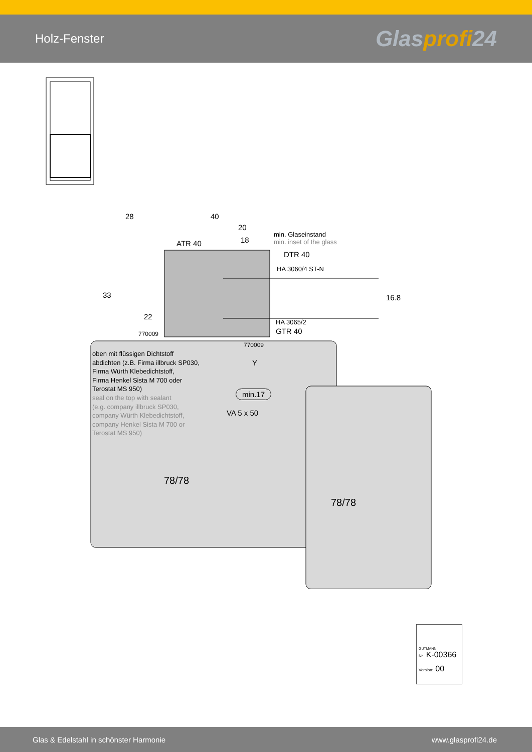Holz-Fenster
Glasprofi24
28 40
20
18
min. Glaseinstand
min. inset of the glass
ATR 40
DTR 40
HA 3060/4 ST-N
33 16.8
22
HA 3065/2
GTR 40
770009
770009
oben mit flüssigen Dichtstoff
abdichten (z.B. Firma illbruck SP030,
Firma Würth Klebedichtstoff,
Firma Henkel Sista M 700 oder
Terostat MS 950)
seal on the top with sealant
(e.g. company illbruck SP030,
company Würth Klebedichtstoff,
company Henkel Sista M 700 or
Terostat MS 950)
Y
min.17
VA 5 x 50
78/78
78/78
GUTMANN
Nr. K-00366
Version: 00
Glas & Edelstahl in schönster Harmonie www.glasprofi24.de